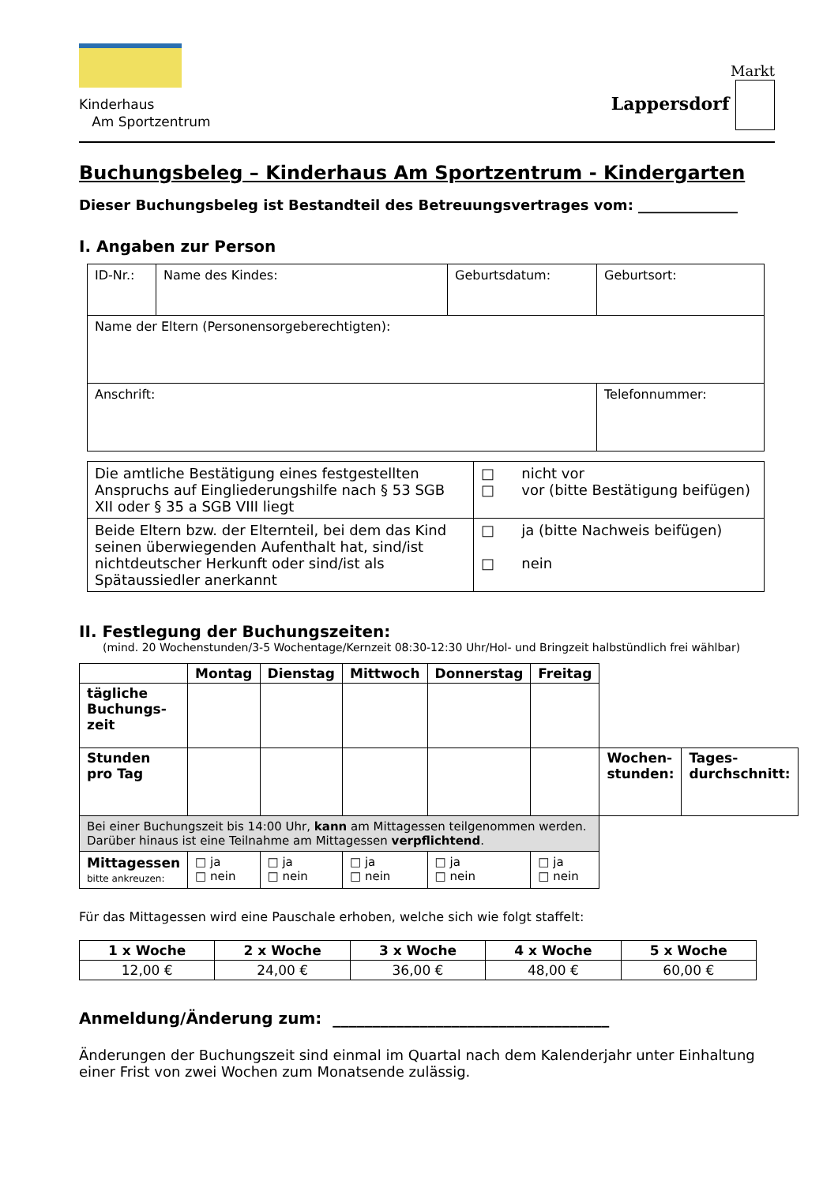Kinderhaus
Am Sportzentrum
Markt
Lappersdorf
Buchungsbeleg – Kinderhaus Am Sportzentrum - Kindergarten
Dieser Buchungsbeleg ist Bestandteil des Betreuungsvertrages vom: ______________
I. Angaben zur Person
| ID-Nr.: | Name des Kindes: | Geburtsdatum: | Geburtsort: |
| Name der Eltern (Personensorgeberechtigten): | | | |
| Anschrift: | | | Telefonnummer: |
| Die amtliche Bestätigung eines festgestellten Anspruchs auf Eingliederungshilfe nach § 53 SGB XII oder § 35 a SGB VIII liegt | □ nicht vor □ vor (bitte Bestätigung beifügen) |
| Beide Eltern bzw. der Elternteil, bei dem das Kind seinen überwiegenden Aufenthalt hat, sind/ist nichtdeutscher Herkunft oder sind/ist als Spätaussiedler anerkannt | □ ja (bitte Nachweis beifügen) □ nein |
II. Festlegung der Buchungszeiten:
(mind. 20 Wochenstunden/3-5 Wochentage/Kernzeit 08:30-12:30 Uhr/Hol- und Bringzeit halbstündlich frei wählbar)
| | Montag | Dienstag | Mittwoch | Donnerstag | Freitag | | |
| --- | --- | --- | --- | --- | --- | --- | --- |
| tägliche Buchungs-zeit | | | | | | | |
| Stunden pro Tag | | | | | | Wochen-stunden: | Tages-durchschnitt: |
| Bei einer Buchungszeit bis 14:00 Uhr, kann am Mittagessen teilgenommen werden. Darüber hinaus ist eine Teilnahme am Mittagessen verpflichtend . | | | | | | | |
| Mittagessen bitte ankreuzen: | □ ja □ nein | □ ja □ nein | □ ja □ nein | □ ja □ nein | □ ja □ nein | | |
Für das Mittagessen wird eine Pauschale erhoben, welche sich wie folgt staffelt:
| 1 x Woche | 2 x Woche | 3 x Woche | 4 x Woche | 5 x Woche |
| --- | --- | --- | --- | --- |
| 12,00 € | 24,00 € | 36,00 € | 48,00 € | 60,00 € |
Anmeldung/Änderung zum: ___________________________________
Änderungen der Buchungszeit sind einmal im Quartal nach dem Kalenderjahr unter Einhaltung einer Frist von zwei Wochen zum Monatsende zulässig.